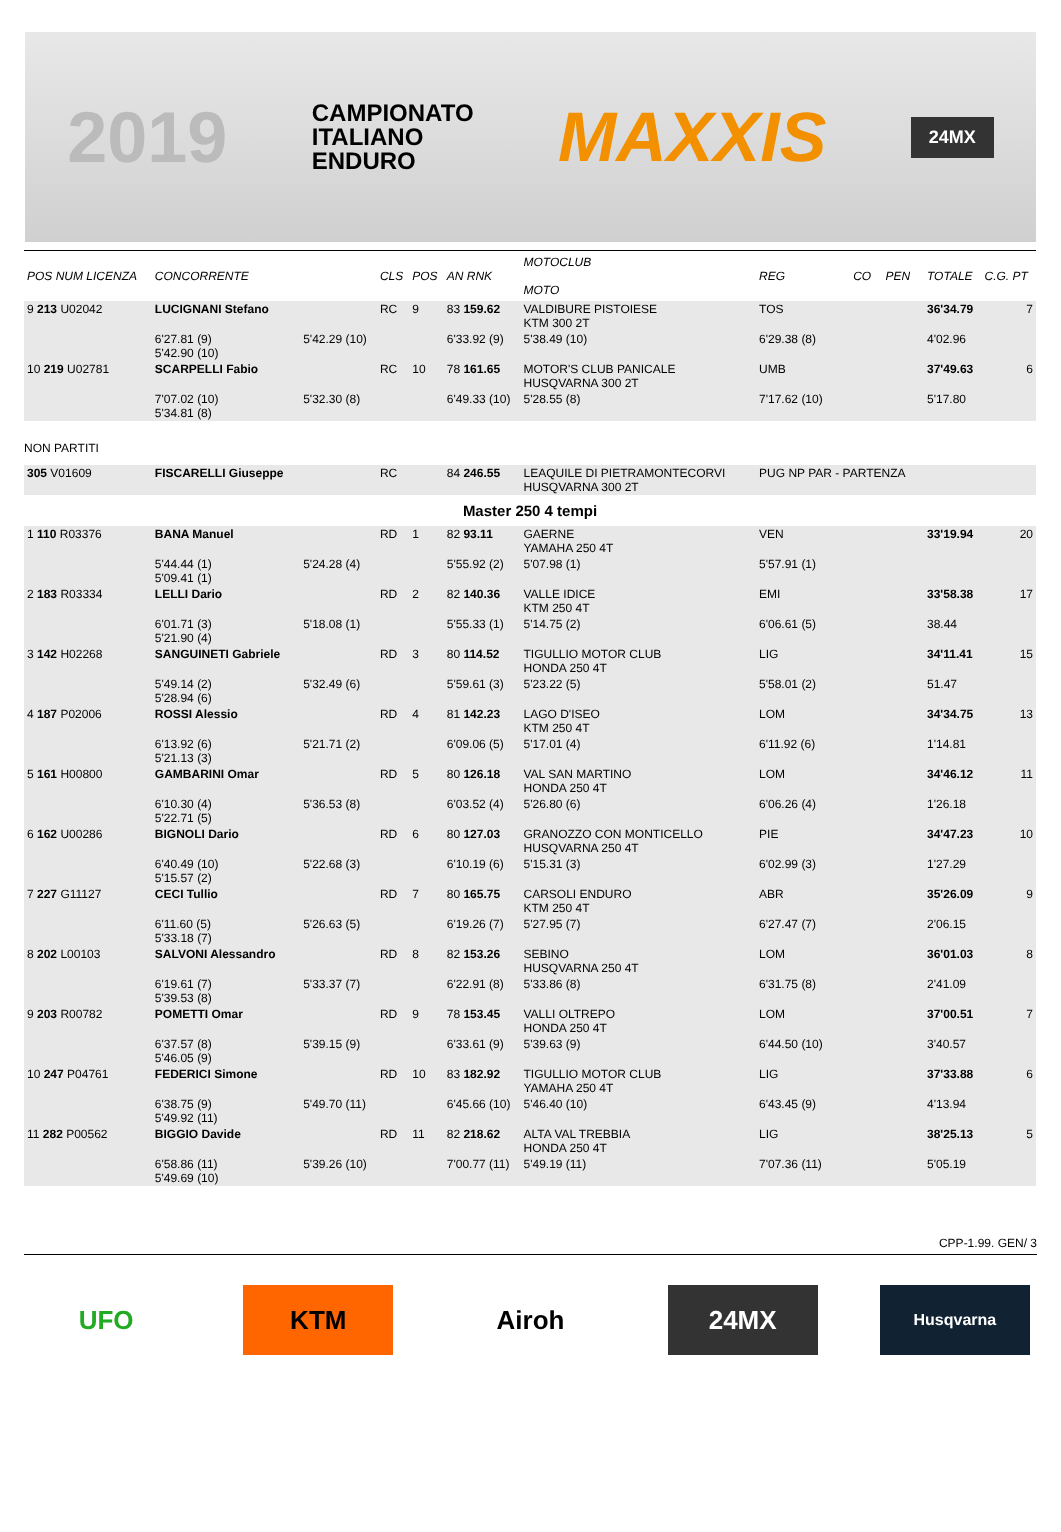2019 CAMPIONATO
ITALIANO
ENDURO MAXXIS 24MX
| POS NUM LICENZA | CONCORRENTE | | CLS | POS | AN RNK | MOTOCLUB MOTO | | REG | CO | PEN | TOTALE | C.G. PT |
| --- | --- | --- | --- | --- | --- | --- | --- | --- | --- | --- | --- | --- |
| 9 213 U02042 | LUCIGNANI Stefano | | RC | 9 | 83 159.62 | VALDIBURE PISTOIESE KTM 300 2T | | TOS | | | 36'34.79 | 7 |
| | 6'27.81 (9) 5'42.90 (10) | 5'42.29 (10) | | | 6'33.92 (9) | 5'38.49 (10) | | 6'29.38 (8) | | | 4'02.96 | |
| 10 219 U02781 | SCARPELLI Fabio | | RC | 10 | 78 161.65 | MOTOR'S CLUB PANICALE HUSQVARNA 300 2T | | UMB | | | 37'49.63 | 6 |
| | 7'07.02 (10) 5'34.81 (8) | 5'32.30 (8) | | | 6'49.33 (10) | 5'28.55 (8) | | 7'17.62 (10) | | | 5'17.80 | |
| NON PARTITI | | | | | | | | | | | | |
| 305 V01609 | FISCARELLI Giuseppe | | RC | | 84 246.55 | LEAQUILE DI PIETRAMONTECORVI HUSQVARNA 300 2T | | PUG NP PAR - PARTENZA | | | | |
| Master 250 4 tempi | | | | | | | | | | | | |
| 1 110 R03376 | BANA Manuel | | RD | 1 | 82 93.11 | GAERNE YAMAHA 250 4T | | VEN | | | 33'19.94 | 20 |
| | 5'44.44 (1) 5'09.41 (1) | 5'24.28 (4) | | | 5'55.92 (2) | 5'07.98 (1) | | 5'57.91 (1) | | | | |
| 2 183 R03334 | LELLI Dario | | RD | 2 | 82 140.36 | VALLE IDICE KTM 250 4T | | EMI | | | 33'58.38 | 17 |
| | 6'01.71 (3) 5'21.90 (4) | 5'18.08 (1) | | | 5'55.33 (1) | 5'14.75 (2) | | 6'06.61 (5) | | | 38.44 | |
| 3 142 H02268 | SANGUINETI Gabriele | | RD | 3 | 80 114.52 | TIGULLIO MOTOR CLUB HONDA 250 4T | | LIG | | | 34'11.41 | 15 |
| | 5'49.14 (2) 5'28.94 (6) | 5'32.49 (6) | | | 5'59.61 (3) | 5'23.22 (5) | | 5'58.01 (2) | | | 51.47 | |
| 4 187 P02006 | ROSSI Alessio | | RD | 4 | 81 142.23 | LAGO D'ISEO KTM 250 4T | | LOM | | | 34'34.75 | 13 |
| | 6'13.92 (6) 5'21.13 (3) | 5'21.71 (2) | | | 6'09.06 (5) | 5'17.01 (4) | | 6'11.92 (6) | | | 1'14.81 | |
| 5 161 H00800 | GAMBARINI Omar | | RD | 5 | 80 126.18 | VAL SAN MARTINO HONDA 250 4T | | LOM | | | 34'46.12 | 11 |
| | 6'10.30 (4) 5'22.71 (5) | 5'36.53 (8) | | | 6'03.52 (4) | 5'26.80 (6) | | 6'06.26 (4) | | | 1'26.18 | |
| 6 162 U00286 | BIGNOLI Dario | | RD | 6 | 80 127.03 | GRANOZZO CON MONTICELLO HUSQVARNA 250 4T | | PIE | | | 34'47.23 | 10 |
| | 6'40.49 (10) 5'15.57 (2) | 5'22.68 (3) | | | 6'10.19 (6) | 5'15.31 (3) | | 6'02.99 (3) | | | 1'27.29 | |
| 7 227 G11127 | CECI Tullio | | RD | 7 | 80 165.75 | CARSOLI ENDURO KTM 250 4T | | ABR | | | 35'26.09 | 9 |
| | 6'11.60 (5) 5'33.18 (7) | 5'26.63 (5) | | | 6'19.26 (7) | 5'27.95 (7) | | 6'27.47 (7) | | | 2'06.15 | |
| 8 202 L00103 | SALVONI Alessandro | | RD | 8 | 82 153.26 | SEBINO HUSQVARNA 250 4T | | LOM | | | 36'01.03 | 8 |
| | 6'19.61 (7) 5'39.53 (8) | 5'33.37 (7) | | | 6'22.91 (8) | 5'33.86 (8) | | 6'31.75 (8) | | | 2'41.09 | |
| 9 203 R00782 | POMETTI Omar | | RD | 9 | 78 153.45 | VALLI OLTREPO HONDA 250 4T | | LOM | | | 37'00.51 | 7 |
| | 6'37.57 (8) 5'46.05 (9) | 5'39.15 (9) | | | 6'33.61 (9) | 5'39.63 (9) | | 6'44.50 (10) | | | 3'40.57 | |
| 10 247 P04761 | FEDERICI Simone | | RD | 10 | 83 182.92 | TIGULLIO MOTOR CLUB YAMAHA 250 4T | | LIG | | | 37'33.88 | 6 |
| | 6'38.75 (9) 5'49.92 (11) | 5'49.70 (11) | | | 6'45.66 (10) | 5'46.40 (10) | | 6'43.45 (9) | | | 4'13.94 | |
| 11 282 P00562 | BIGGIO Davide | | RD | 11 | 82 218.62 | ALTA VAL TREBBIA HONDA 250 4T | | LIG | | | 38'25.13 | 5 |
| | 6'58.86 (11) 5'49.69 (10) | 5'39.26 (10) | | | 7'00.77 (11) | 5'49.19 (11) | | 7'07.36 (11) | | | 5'05.19 | |
CPP-1.99. GEN/ 3
UFO KTM Airoh 24MX
Husqvarna